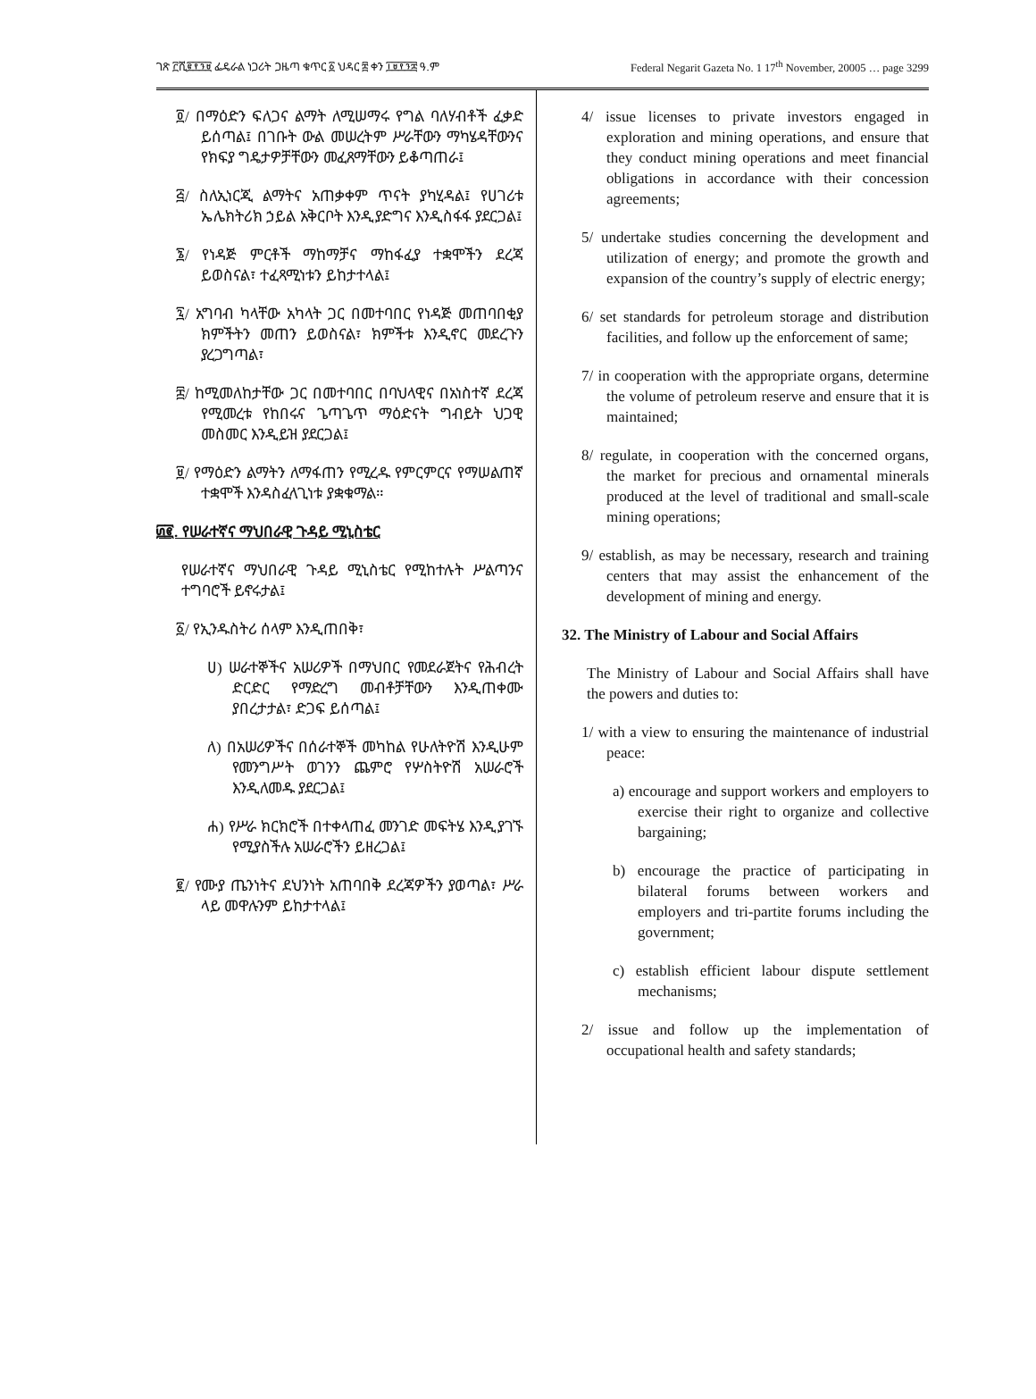ገጽ ፫ሺ፪፻፺፱ ፌዴራል ነጋሪት ጋዜጣ ቁጥር ፩ ህዳር ፰ ቀን ፲፱፻፺፰ ዓ.ም Federal Negarit Gazeta No. 1 17<sup>th</sup> November, 20005 … page 3299
፬/ በማዕድን ፍለጋና ልማት ለሚሠማሩ የግል ባለሃብቶች ፈቃድ ይሰጣል፤ በገቡት ውል መሠረትም ሥራቸውን ማካሄዳቸውንና የክፍያ ግዴታዎቻቸውን መፈጸማቸውን ይቆጣጠራ፤
፭/ ስለኢነርጂ ልማትና አጠቃቀም ጥናት ያካሂዳል፤ የሀገሪቱ ኤሌክትሪክ ኃይል አቅርቦት እንዲያድግና እንዲስፋፋ ያደርጋል፤
፮/ የነዳጅ ምርቶች ማከማቻና ማከፋፈያ ተቋሞችን ደረጃ ይወስናል፣ ተፈጻሚነቱን ይከታተላል፤
፯/ አግባብ ካላቸው አካላት ጋር በመተባበር የነዳጅ መጠባበቂያ ክምችትን መጠን ይወስናል፣ ክምችቱ እንዲኖር መደረጉን ያረጋግጣል፣
፰/ ከሚመለከታቸው ጋር በመተባበር በባህላዊና በአነስተኛ ደረጃ የሚመረቱ የከበሩና ጌጣጌጥ ማዕድናት ግብይት ህጋዊ መስመር እንዲይዝ ያደርጋል፤
፱/ የማዕድን ልማትን ለማፋጠን የሚረዱ የምርምርና የማሠልጠኛ ተቋሞች እንዳስፈላጊነቱ ያቋቁማል።
፴፪. የሠራተኛና ማህበራዊ ጉዳይ ሚኒስቴር
የሠራተኛና ማህበራዊ ጉዳይ ሚኒስቴር የሚከተሉት ሥልጣንና ተግባሮች ይኖሩታል፤
፩/ የኢንዱስትሪ ሰላም እንዲጠበቅ፣
ሀ) ሠራተኞችና አሠሪዎች በማህበር የመደራጀትና የሕብረት ድርድር የማድረግ መብቶቻቸውን እንዲጠቀሙ ያበረታታል፣ ድጋፍ ይሰጣል፤
ለ) በአሠሪዎችና በሰራተኞች መካከል የሁለትዮሽ እንዲሁም የመንግሥት ወገንን ጨምሮ የሦስትዮሽ አሠራሮች እንዲለመዱ ያደርጋል፤
ሐ) የሥራ ክርክሮች በተቀላጠፈ መንገድ መፍትሄ እንዲያገኙ የሚያስችሉ አሠራሮችን ይዘረጋል፤
፪/ የሙያ ጤንነትና ደህንነት አጠባበቅ ደረጃዎችን ያወጣል፣ ሥራ ላይ መዋሉንም ይከታተላል፤
4/ issue licenses to private investors engaged in exploration and mining operations, and ensure that they conduct mining operations and meet financial obligations in accordance with their concession agreements;
5/ undertake studies concerning the development and utilization of energy; and promote the growth and expansion of the country’s supply of electric energy;
6/ set standards for petroleum storage and distribution facilities, and follow up the enforcement of same;
7/ in cooperation with the appropriate organs, determine the volume of petroleum reserve and ensure that it is maintained;
8/ regulate, in cooperation with the concerned organs, the market for precious and ornamental minerals produced at the level of traditional and small-scale mining operations;
9/ establish, as may be necessary, research and training centers that may assist the enhancement of the development of mining and energy.
32. The Ministry of Labour and Social Affairs
The Ministry of Labour and Social Affairs shall have the powers and duties to:
1/ with a view to ensuring the maintenance of industrial peace:
a) encourage and support workers and employers to exercise their right to organize and collective bargaining;
b) encourage the practice of participating in bilateral forums between workers and employers and tri-partite forums including the government;
c) establish efficient labour dispute settlement mechanisms;
2/ issue and follow up the implementation of occupational health and safety standards;